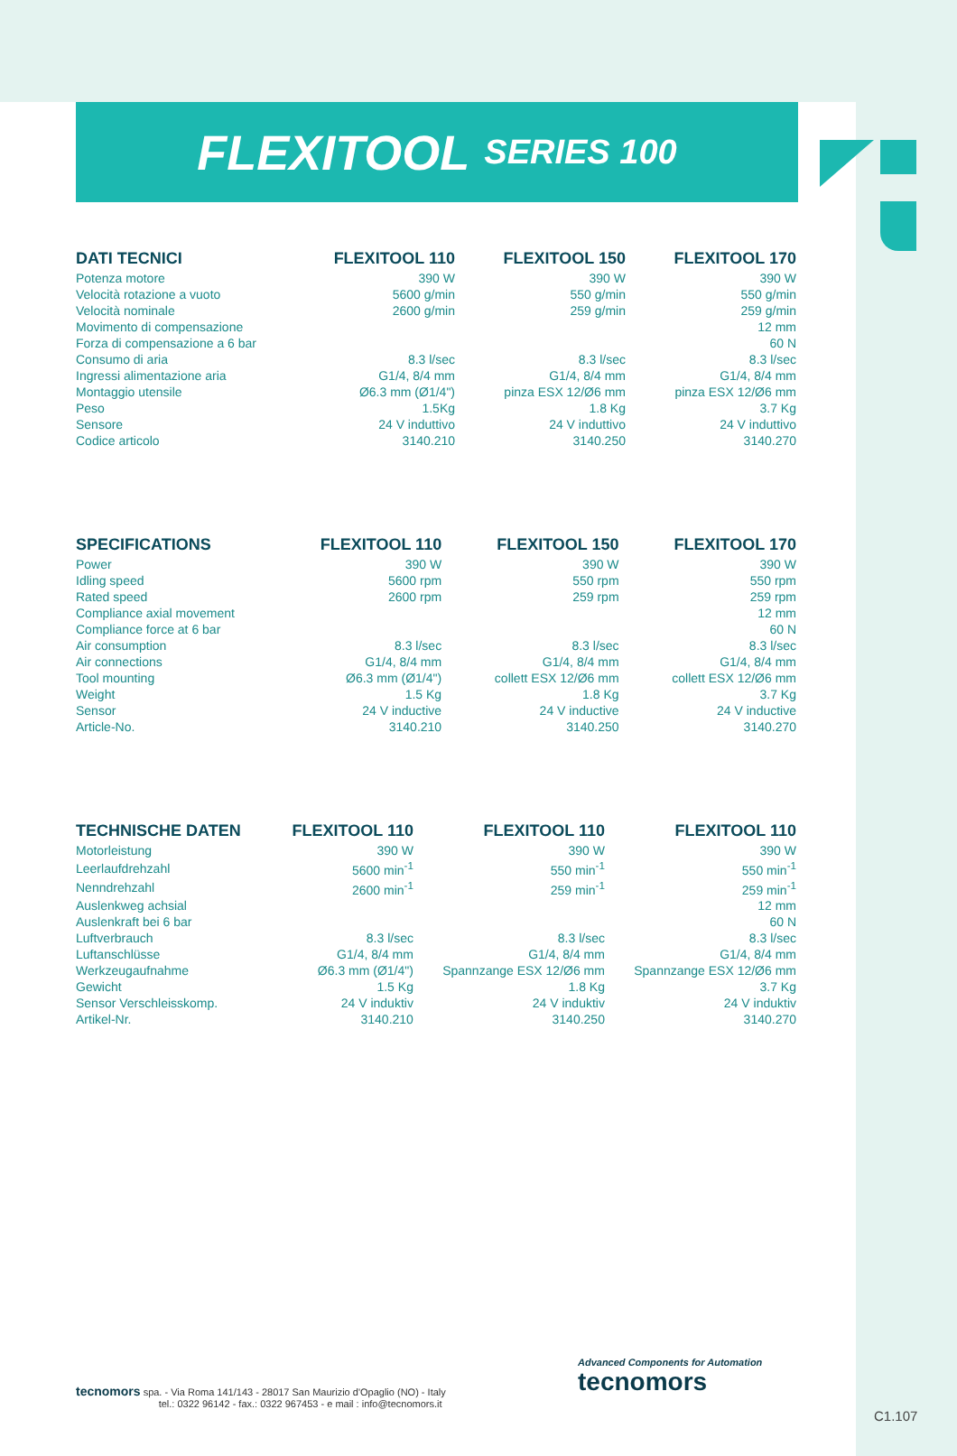FLEXITOOL SERIES 100
| DATI TECNICI | FLEXITOOL 110 | FLEXITOOL 150 | FLEXITOOL 170 |
| --- | --- | --- | --- |
| Potenza motore | 390 W | 390 W | 390 W |
| Velocità rotazione a vuoto | 5600 g/min | 550 g/min | 550 g/min |
| Velocità nominale | 2600 g/min | 259 g/min | 259 g/min |
| Movimento di compensazione | | | 12 mm |
| Forza di compensazione a 6 bar | | | 60 N |
| Consumo di aria | 8.3 l/sec | 8.3 l/sec | 8.3 l/sec |
| Ingressi alimentazione aria | G1/4, 8/4 mm | G1/4, 8/4 mm | G1/4, 8/4 mm |
| Montaggio utensile | Ø6.3 mm (Ø1/4") | pinza ESX 12/Ø6 mm | pinza ESX 12/Ø6 mm |
| Peso | 1.5Kg | 1.8 Kg | 3.7 Kg |
| Sensore | 24 V induttivo | 24 V induttivo | 24 V induttivo |
| Codice articolo | 3140.210 | 3140.250 | 3140.270 |
| SPECIFICATIONS | FLEXITOOL 110 | FLEXITOOL 150 | FLEXITOOL 170 |
| --- | --- | --- | --- |
| Power | 390 W | 390 W | 390 W |
| Idling speed | 5600 rpm | 550 rpm | 550 rpm |
| Rated speed | 2600 rpm | 259 rpm | 259 rpm |
| Compliance axial movement | | | 12 mm |
| Compliance force at 6 bar | | | 60 N |
| Air consumption | 8.3 l/sec | 8.3 l/sec | 8.3 l/sec |
| Air connections | G1/4, 8/4 mm | G1/4, 8/4 mm | G1/4, 8/4 mm |
| Tool mounting | Ø6.3 mm (Ø1/4") | collett ESX 12/Ø6 mm | collett ESX 12/Ø6 mm |
| Weight | 1.5 Kg | 1.8 Kg | 3.7 Kg |
| Sensor | 24 V inductive | 24 V inductive | 24 V inductive |
| Article-No. | 3140.210 | 3140.250 | 3140.270 |
| TECHNISCHE DATEN | FLEXITOOL 110 | FLEXITOOL 110 | FLEXITOOL 110 |
| --- | --- | --- | --- |
| Motorleistung | 390 W | 390 W | 390 W |
| Leerlaufdrehzahl | 5600 min<sup>-1</sup> | 550 min<sup>-1</sup> | 550 min<sup>-1</sup> |
| Nenndrehzahl | 2600 min<sup>-1</sup> | 259 min<sup>-1</sup> | 259 min<sup>-1</sup> |
| Auslenkweg achsial | | | 12 mm |
| Auslenkraft bei 6 bar | | | 60 N |
| Luftverbrauch | 8.3 l/sec | 8.3 l/sec | 8.3 l/sec |
| Luftanschlüsse | G1/4, 8/4 mm | G1/4, 8/4 mm | G1/4, 8/4 mm |
| Werkzeugaufnahme | Ø6.3 mm (Ø1/4") | Spannzange ESX 12/Ø6 mm | Spannzange ESX 12/Ø6 mm |
| Gewicht | 1.5 Kg | 1.8 Kg | 3.7 Kg |
| Sensor Verschleisskomp. | 24 V induktiv | 24 V induktiv | 24 V induktiv |
| Artikel-Nr. | 3140.210 | 3140.250 | 3140.270 |
tecnomors spa. - Via Roma 141/143 - 28017 San Maurizio d'Opaglio (NO) - Italy
tel.: 0322 96142 - fax.: 0322 967453 - e mail : info@tecnomors.it
Advanced Components for Automation
tecnomors
C1.107